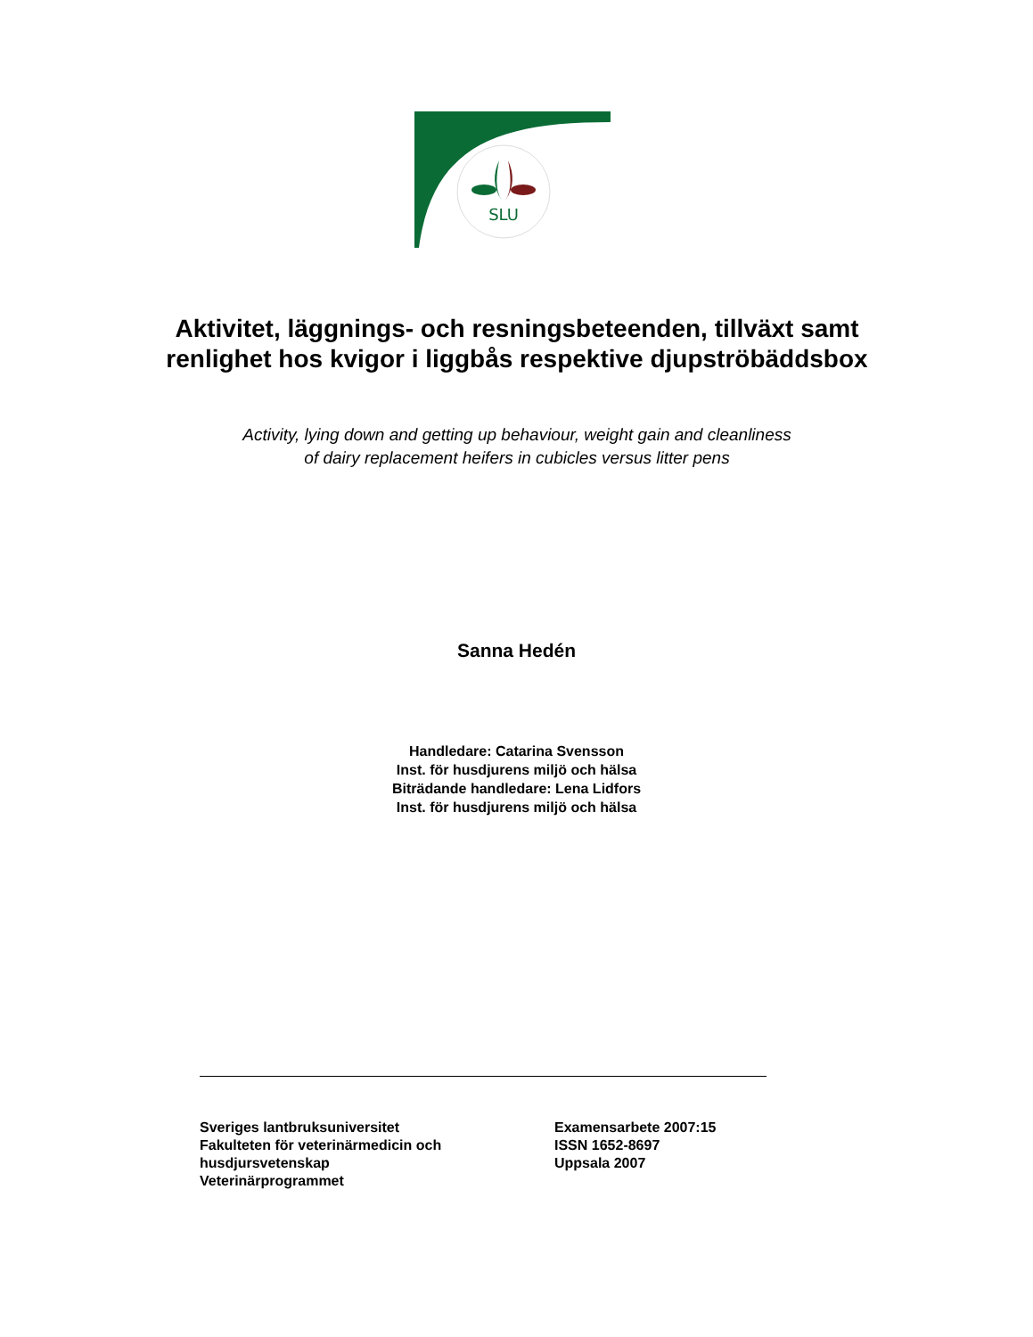SLU
Aktivitet, läggnings- och resningsbeteenden, tillväxt samt renlighet hos kvigor i liggbås respektive djupströbäddsbox
Activity, lying down and getting up behaviour, weight gain and cleanliness
of dairy replacement heifers in cubicles versus litter pens
Sanna Hedén
Handledare: Catarina Svensson
Inst. för husdjurens miljö och hälsa
Biträdande handledare: Lena Lidfors
Inst. för husdjurens miljö och hälsa
Sveriges lantbruksuniversitet
Fakulteten för veterinärmedicin och husdjursvetenskap
Veterinärprogrammet
Examensarbete 2007:15
ISSN 1652-8697
Uppsala 2007